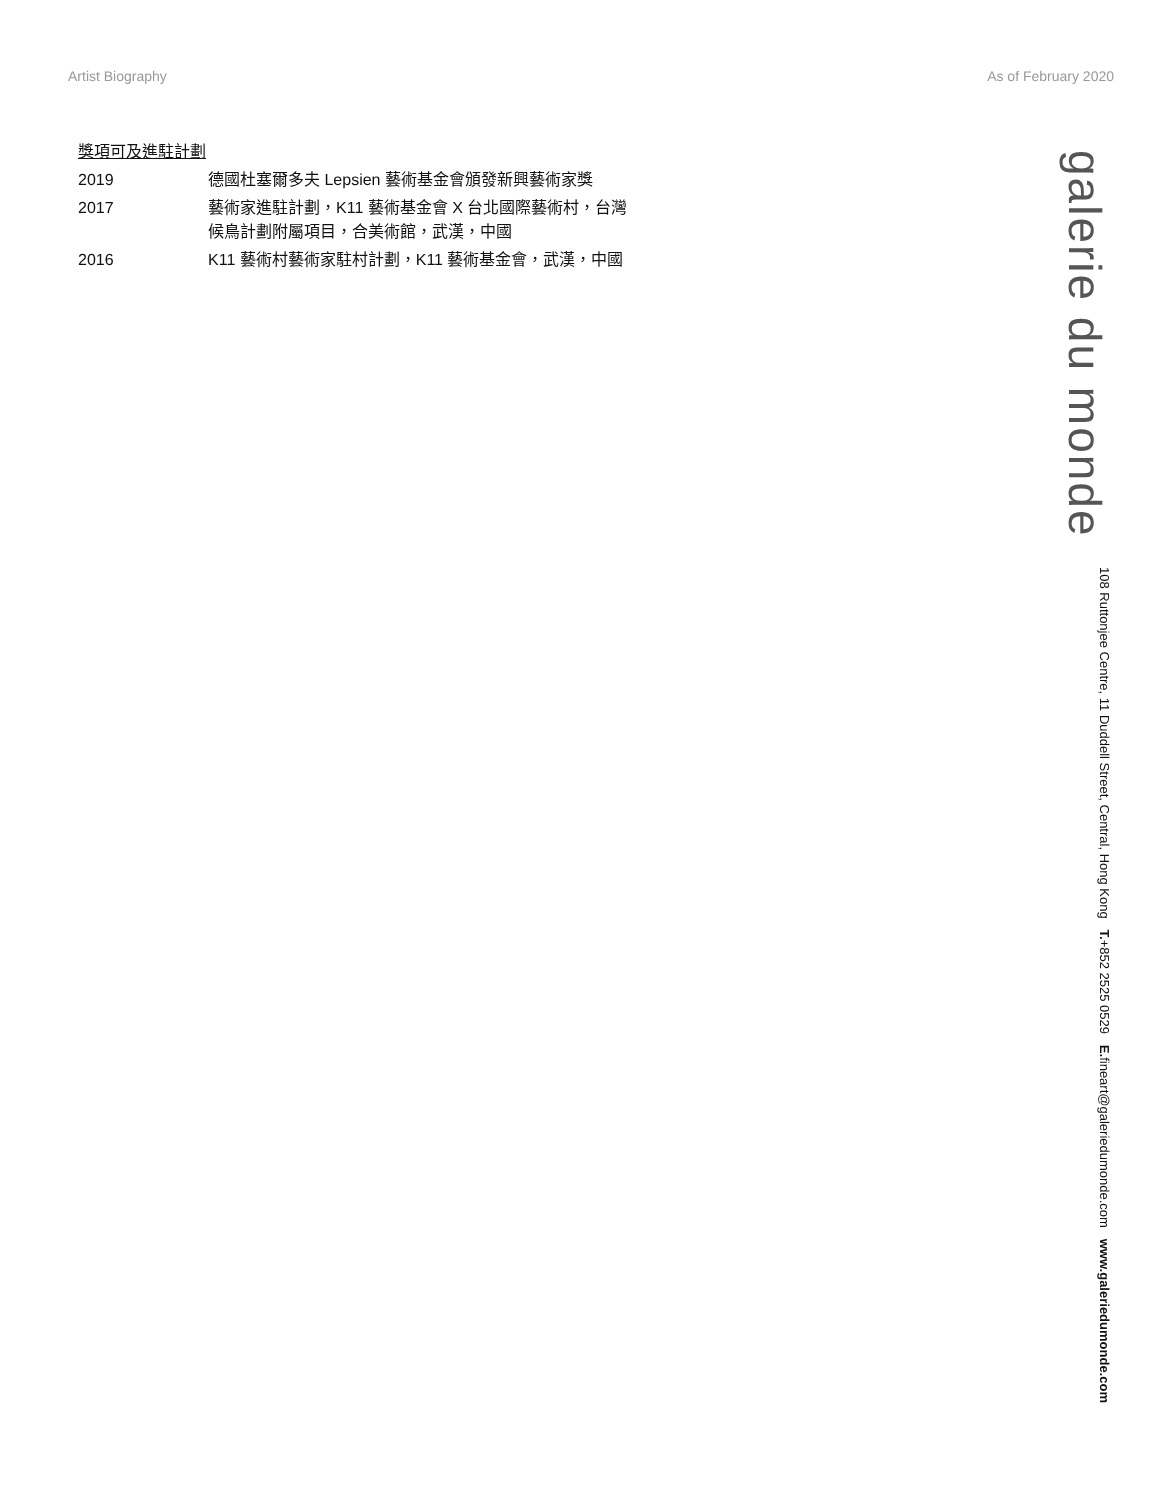Artist Biography As of February 2020
獎項可及進駐計劃
| 2019 | 德國杜塞爾多夫 Lepsien 藝術基金會頒發新興藝術家獎 |
| 2017 | 藝術家進駐計劃，K11 藝術基金會 X 台北國際藝術村，台灣 候鳥計劃附屬項目，合美術館，武漢，中國 |
| 2016 | K11 藝術村藝術家駐村計劃，K11 藝術基金會，武漢，中國 |
galerie du monde
108 Ruttonjee Centre, 11 Duddell Street, Central, Hong Kong T.+852 2525 0529 E. fineart@galeriedumonde.com www.galeriedumonde.com